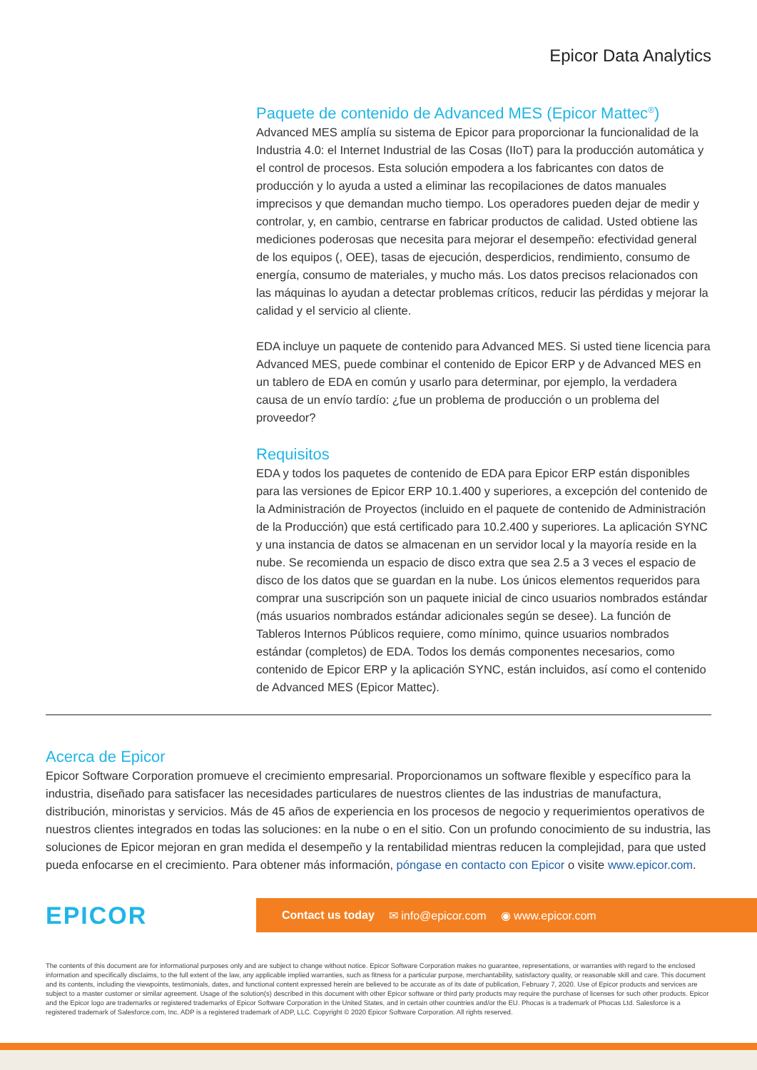Epicor Data Analytics
Paquete de contenido de Advanced MES (Epicor Mattec<sup>®</sup>)
Advanced MES amplía su sistema de Epicor para proporcionar la funcionalidad de la Industria 4.0: el Internet Industrial de las Cosas (IIoT) para la producción automática y el control de procesos. Esta solución empodera a los fabricantes con datos de producción y lo ayuda a usted a eliminar las recopilaciones de datos manuales imprecisos y que demandan mucho tiempo. Los operadores pueden dejar de medir y controlar, y, en cambio, centrarse en fabricar productos de calidad. Usted obtiene las mediciones poderosas que necesita para mejorar el desempeño: efectividad general de los equipos (, OEE), tasas de ejecución, desperdicios, rendimiento, consumo de energía, consumo de materiales, y mucho más. Los datos precisos relacionados con las máquinas lo ayudan a detectar problemas críticos, reducir las pérdidas y mejorar la calidad y el servicio al cliente.
EDA incluye un paquete de contenido para Advanced MES. Si usted tiene licencia para Advanced MES, puede combinar el contenido de Epicor ERP y de Advanced MES en un tablero de EDA en común y usarlo para determinar, por ejemplo, la verdadera causa de un envío tardío: ¿fue un problema de producción o un problema del proveedor?
Requisitos
EDA y todos los paquetes de contenido de EDA para Epicor ERP están disponibles para las versiones de Epicor ERP 10.1.400 y superiores, a excepción del contenido de la Administración de Proyectos (incluido en el paquete de contenido de Administración de la Producción) que está certificado para 10.2.400 y superiores. La aplicación SYNC y una instancia de datos se almacenan en un servidor local y la mayoría reside en la nube. Se recomienda un espacio de disco extra que sea 2.5 a 3 veces el espacio de disco de los datos que se guardan en la nube. Los únicos elementos requeridos para comprar una suscripción son un paquete inicial de cinco usuarios nombrados estándar (más usuarios nombrados estándar adicionales según se desee). La función de Tableros Internos Públicos requiere, como mínimo, quince usuarios nombrados estándar (completos) de EDA. Todos los demás componentes necesarios, como contenido de Epicor ERP y la aplicación SYNC, están incluidos, así como el contenido de Advanced MES (Epicor Mattec).
Acerca de Epicor
Epicor Software Corporation promueve el crecimiento empresarial. Proporcionamos un software flexible y específico para la industria, diseñado para satisfacer las necesidades particulares de nuestros clientes de las industrias de manufactura, distribución, minoristas y servicios. Más de 45 años de experiencia en los procesos de negocio y requerimientos operativos de nuestros clientes integrados en todas las soluciones: en la nube o en el sitio. Con un profundo conocimiento de su industria, las soluciones de Epicor mejoran en gran medida el desempeño y la rentabilidad mientras reducen la complejidad, para que usted pueda enfocarse en el crecimiento. Para obtener más información, póngase en contacto con Epicor o visite www.epicor.com.
EPICOR
Contact us today ✉ info@epicor.com ◉ www.epicor.com
The contents of this document are for informational purposes only and are subject to change without notice. Epicor Software Corporation makes no guarantee, representations, or warranties with regard to the enclosed information and specifically disclaims, to the full extent of the law, any applicable implied warranties, such as fitness for a particular purpose, merchantability, satisfactory quality, or reasonable skill and care. This document and its contents, including the viewpoints, testimonials, dates, and functional content expressed herein are believed to be accurate as of its date of publication, February 7, 2020. Use of Epicor products and services are subject to a master customer or similar agreement. Usage of the solution(s) described in this document with other Epicor software or third party products may require the purchase of licenses for such other products. Epicor and the Epicor logo are trademarks or registered trademarks of Epicor Software Corporation in the United States, and in certain other countries and/or the EU. Phocas is a trademark of Phocas Ltd. Salesforce is a registered trademark of Salesforce.com, Inc. ADP is a registered trademark of ADP, LLC. Copyright © 2020 Epicor Software Corporation. All rights reserved.